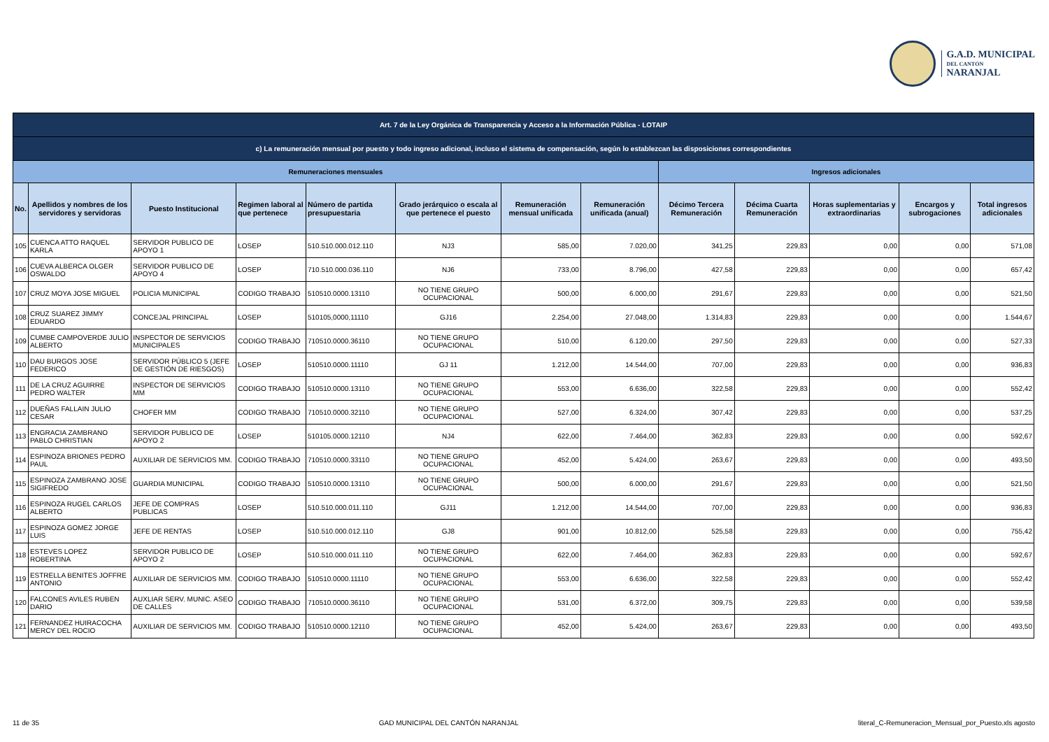G.A.D. MUNICIPAL
DEL CANTÓN
NARANJAL
| Art. 7 de la Ley Orgánica de Transparencia y Acceso a la Información Pública - LOTAIP | | | | | | | | | | | | |
| --- | --- | --- | --- | --- | --- | --- | --- | --- | --- | --- | --- | --- |
| c) La remuneración mensual por puesto y todo ingreso adicional, incluso el sistema de compensación, según lo establezcan las disposiciones correspondientes | | | | | | | | | | | | |
| Remuneraciones mensuales | | | | | | | | Ingresos adicionales | | | | |
| No. | Apellidos y nombres de los servidores y servidoras | Puesto Institucional | Regimen laboral al que pertenece | Número de partida presupuestaria | Grado jerárquico o escala al que pertenece el puesto | Remuneración mensual unificada | Remuneración unificada (anual) | Décimo Tercera Remuneración | Décima Cuarta Remuneración | Horas suplementarias y extraordinarias | Encargos y subrogaciones | Total ingresos adicionales |
| 105 | CUENCA ATTO RAQUEL KARLA | SERVIDOR PUBLICO DE APOYO 1 | LOSEP | 510.510.000.012.110 | NJ3 | 585,00 | 7.020,00 | 341,25 | 229,83 | 0,00 | 0,00 | 571,08 |
| 106 | CUEVA ALBERCA OLGER OSWALDO | SERVIDOR PUBLICO DE APOYO 4 | LOSEP | 710.510.000.036.110 | NJ6 | 733,00 | 8.796,00 | 427,58 | 229,83 | 0,00 | 0,00 | 657,42 |
| 107 | CRUZ MOYA JOSE MIGUEL | POLICIA MUNICIPAL | CODIGO TRABAJO | 510510.0000.13110 | NO TIENE GRUPO OCUPACIONAL | 500,00 | 6.000,00 | 291,67 | 229,83 | 0,00 | 0,00 | 521,50 |
| 108 | CRUZ SUAREZ JIMMY EDUARDO | CONCEJAL PRINCIPAL | LOSEP | 510105,0000,11110 | GJ16 | 2.254,00 | 27.048,00 | 1.314,83 | 229,83 | 0,00 | 0,00 | 1.544,67 |
| 109 | CUMBE CAMPOVERDE JULIO ALBERTO | INSPECTOR DE SERVICIOS MUNICIPALES | CODIGO TRABAJO | 710510.0000.36110 | NO TIENE GRUPO OCUPACIONAL | 510,00 | 6.120,00 | 297,50 | 229,83 | 0,00 | 0,00 | 527,33 |
| 110 | DAU BURGOS JOSE FEDERICO | SERVIDOR PÚBLICO 5 (JEFE DE GESTIÓN DE RIESGOS) | LOSEP | 510510.0000.11110 | GJ 11 | 1.212,00 | 14.544,00 | 707,00 | 229,83 | 0,00 | 0,00 | 936,83 |
| 111 | DE LA CRUZ AGUIRRE PEDRO WALTER | INSPECTOR DE SERVICIOS MM | CODIGO TRABAJO | 510510.0000.13110 | NO TIENE GRUPO OCUPACIONAL | 553,00 | 6.636,00 | 322,58 | 229,83 | 0,00 | 0,00 | 552,42 |
| 112 | DUEÑAS FALLAIN JULIO CESAR | CHOFER MM | CODIGO TRABAJO | 710510.0000.32110 | NO TIENE GRUPO OCUPACIONAL | 527,00 | 6.324,00 | 307,42 | 229,83 | 0,00 | 0,00 | 537,25 |
| 113 | ENGRACIA ZAMBRANO PABLO CHRISTIAN | SERVIDOR PUBLICO DE APOYO 2 | LOSEP | 510105.0000.12110 | NJ4 | 622,00 | 7.464,00 | 362,83 | 229,83 | 0,00 | 0,00 | 592,67 |
| 114 | ESPINOZA BRIONES PEDRO PAUL | AUXILIAR DE SERVICIOS MM. | CODIGO TRABAJO | 710510.0000.33110 | NO TIENE GRUPO OCUPACIONAL | 452,00 | 5.424,00 | 263,67 | 229,83 | 0,00 | 0,00 | 493,50 |
| 115 | ESPINOZA ZAMBRANO JOSE SIGIFREDO | GUARDIA MUNICIPAL | CODIGO TRABAJO | 510510.0000.13110 | NO TIENE GRUPO OCUPACIONAL | 500,00 | 6.000,00 | 291,67 | 229,83 | 0,00 | 0,00 | 521,50 |
| 116 | ESPINOZA RUGEL CARLOS ALBERTO | JEFE DE COMPRAS PUBLICAS | LOSEP | 510.510.000.011.110 | GJ11 | 1.212,00 | 14.544,00 | 707,00 | 229,83 | 0,00 | 0,00 | 936,83 |
| 117 | ESPINOZA GOMEZ JORGE LUIS | JEFE DE RENTAS | LOSEP | 510.510.000.012.110 | GJ8 | 901,00 | 10.812,00 | 525,58 | 229,83 | 0,00 | 0,00 | 755,42 |
| 118 | ESTEVES LOPEZ ROBERTINA | SERVIDOR PUBLICO DE APOYO 2 | LOSEP | 510.510.000.011.110 | NO TIENE GRUPO OCUPACIONAL | 622,00 | 7.464,00 | 362,83 | 229,83 | 0,00 | 0,00 | 592,67 |
| 119 | ESTRELLA BENITES JOFFRE ANTONIO | AUXILIAR DE SERVICIOS MM. | CODIGO TRABAJO | 510510.0000.11110 | NO TIENE GRUPO OCUPACIONAL | 553,00 | 6.636,00 | 322,58 | 229,83 | 0,00 | 0,00 | 552,42 |
| 120 | FALCONES AVILES RUBEN DARIO | AUXLIAR SERV. MUNIC. ASEO DE CALLES | CODIGO TRABAJO | 710510.0000.36110 | NO TIENE GRUPO OCUPACIONAL | 531,00 | 6.372,00 | 309,75 | 229,83 | 0,00 | 0,00 | 539,58 |
| 121 | FERNANDEZ HUIRACOCHA MERCY DEL ROCIO | AUXILIAR DE SERVICIOS MM. | CODIGO TRABAJO | 510510.0000.12110 | NO TIENE GRUPO OCUPACIONAL | 452,00 | 5.424,00 | 263,67 | 229,83 | 0,00 | 0,00 | 493,50 |
11 de 35 GAD MUNICIPAL DEL CANTÓN NARANJAL literal_C-Remuneracion_Mensual_por_Puesto.xls agosto